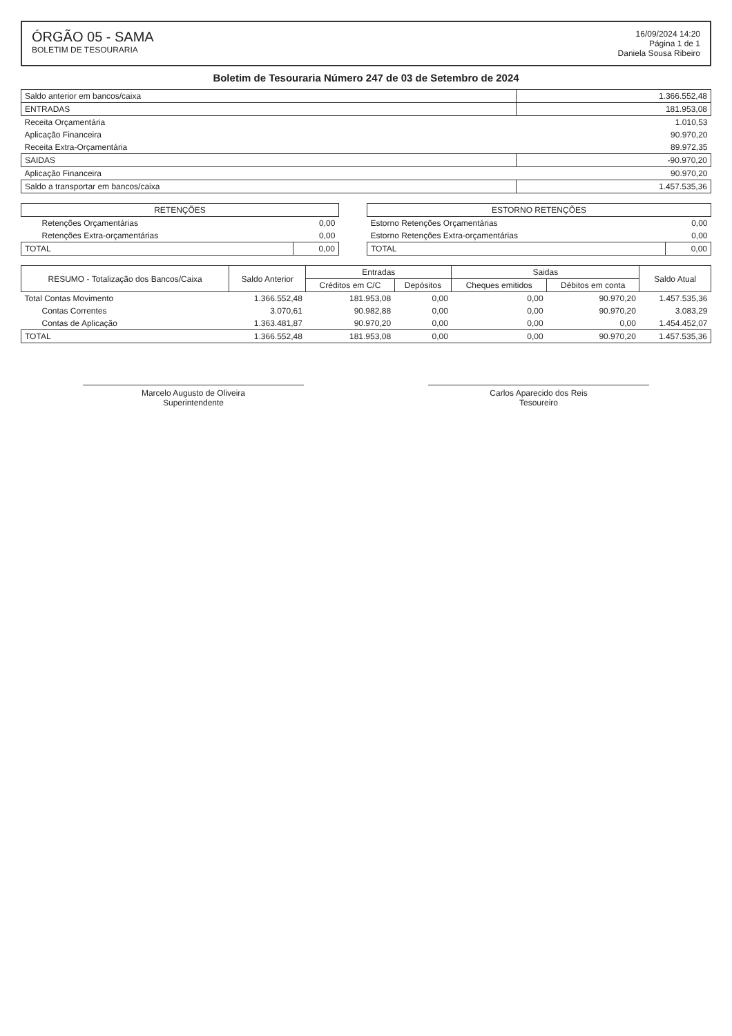ÓRGÃO 05 - SAMA
BOLETIM DE TESOURARIA
16/09/2024 14:20
Página 1 de 1
Daniela Sousa Ribeiro
Boletim de Tesouraria Número 247 de 03 de Setembro de 2024
| Saldo anterior em bancos/caixa | 1.366.552,48 |
| ENTRADAS | 181.953,08 |
| Receita Orçamentária | 1.010,53 |
| Aplicação Financeira | 90.970,20 |
| Receita Extra-Orçamentária | 89.972,35 |
| SAIDAS | -90.970,20 |
| Aplicação Financeira | 90.970,20 |
| Saldo a transportar em bancos/caixa | 1.457.535,36 |
| RETENÇÕES | | | ESTORNO RETENÇÕES | |
| --- | --- | --- | --- | --- |
| Retenções Orçamentárias | 0,00 | | Estorno Retenções Orçamentárias | 0,00 |
| Retenções Extra-orçamentárias | 0,00 | | Estorno Retenções Extra-orçamentárias | 0,00 |
| TOTAL | 0,00 | | TOTAL | 0,00 |
| RESUMO - Totalização dos Bancos/Caixa | Saldo Anterior | Entradas | | Saidas | | Saldo Atual |
| --- | --- | --- | --- | --- | --- | --- |
| | | Créditos em C/C | Depósitos | Cheques emitidos | Débitos em conta | |
| Total Contas Movimento | 1.366.552,48 | 181.953,08 | 0,00 | 0,00 | 90.970,20 | 1.457.535,36 |
| Contas Correntes | 3.070,61 | 90.982,88 | 0,00 | 0,00 | 90.970,20 | 3.083,29 |
| Contas de Aplicação | 1.363.481,87 | 90.970,20 | 0,00 | 0,00 | 0,00 | 1.454.452,07 |
| TOTAL | 1.366.552,48 | 181.953,08 | 0,00 | 0,00 | 90.970,20 | 1.457.535,36 |
Marcelo Augusto de Oliveira
Superintendente
Carlos Aparecido dos Reis
Tesoureiro